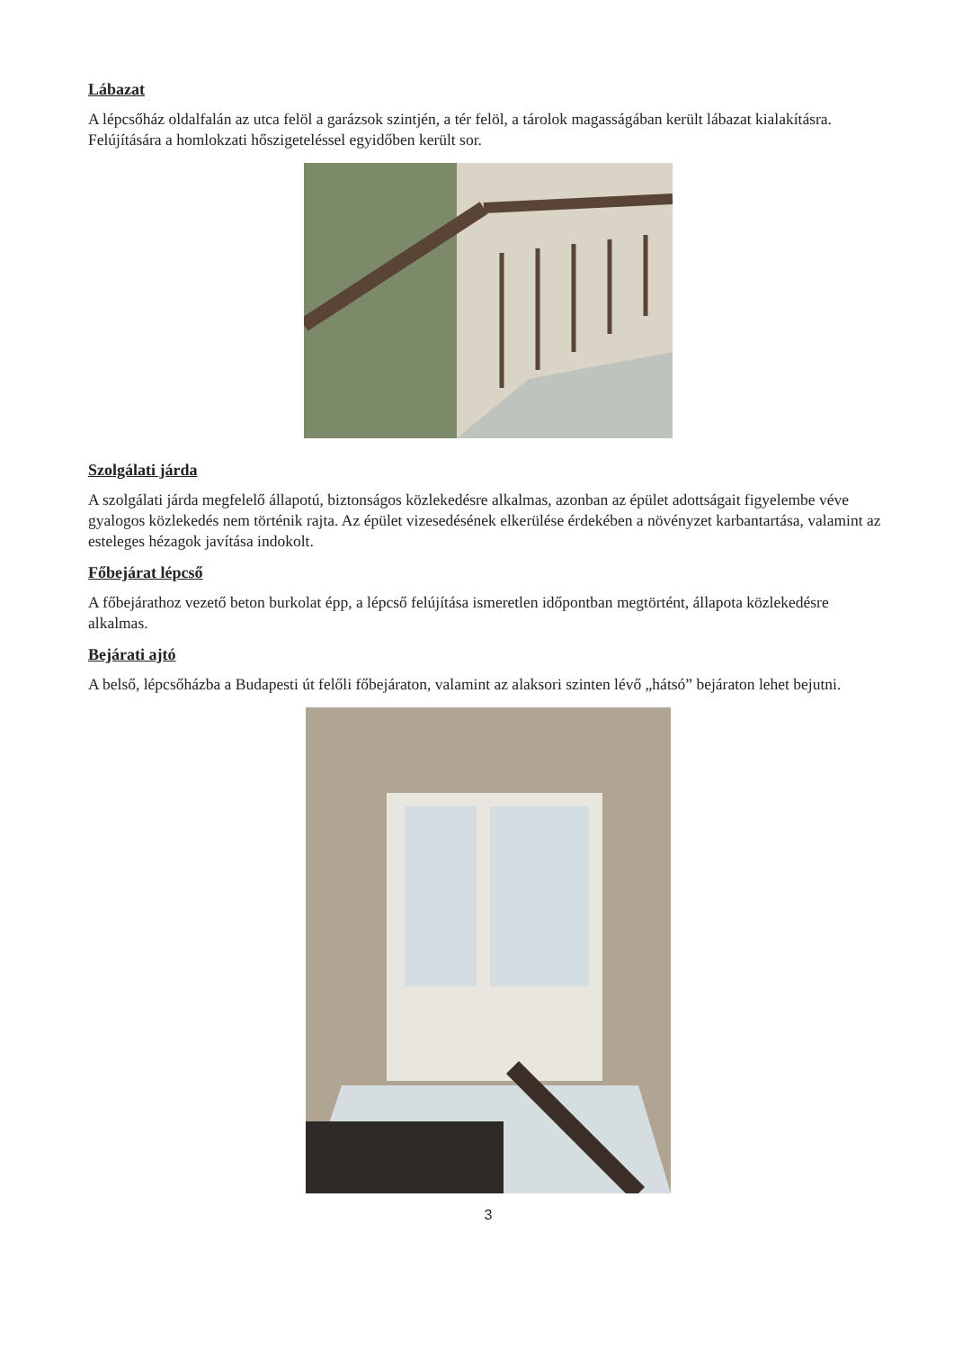Lábazat
A lépcsőház oldalfalán az utca felöl a garázsok szintjén, a tér felöl, a tárolok magasságában került lábazat kialakításra. Felújítására a homlokzati hőszigeteléssel egyidőben került sor.
Szolgálati járda
A szolgálati járda megfelelő állapotú, biztonságos közlekedésre alkalmas, azonban az épület adottságait figyelembe véve gyalogos közlekedés nem történik rajta. Az épület vizesedésének elkerülése érdekében a növényzet karbantartása, valamint az esteleges hézagok javítása indokolt.
Főbejárat lépcső
A főbejárathoz vezető beton burkolat épp, a lépcső felújítása ismeretlen időpontban megtörtént, állapota közlekedésre alkalmas.
Bejárati ajtó
A belső, lépcsőházba a Budapesti út felőli főbejáraton, valamint az alaksori szinten lévő „hátsó” bejáraton lehet bejutni.
3